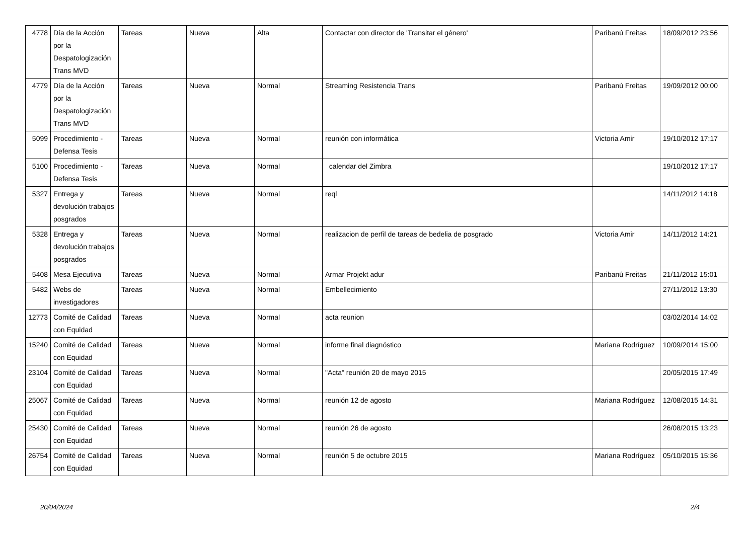| 4778 | Día de la Acción por la Despatologización Trans MVD | Tareas | Nueva | Alta | Contactar con director de 'Transitar el género' | Paribanú Freitas | 18/09/2012 23:56 |
| 4779 | Día de la Acción por la Despatologización Trans MVD | Tareas | Nueva | Normal | Streaming Resistencia Trans | Paribanú Freitas | 19/09/2012 00:00 |
| 5099 | Procedimiento - Defensa Tesis | Tareas | Nueva | Normal | reunión con informática | Victoria Amir | 19/10/2012 17:17 |
| 5100 | Procedimiento - Defensa Tesis | Tareas | Nueva | Normal | calendar del Zimbra | | 19/10/2012 17:17 |
| 5327 | Entrega y devolución trabajos posgrados | Tareas | Nueva | Normal | reql | | 14/11/2012 14:18 |
| 5328 | Entrega y devolución trabajos posgrados | Tareas | Nueva | Normal | realizacion de perfil de tareas de bedelia de posgrado | Victoria Amir | 14/11/2012 14:21 |
| 5408 | Mesa Ejecutiva | Tareas | Nueva | Normal | Armar Projekt adur | Paribanú Freitas | 21/11/2012 15:01 |
| 5482 | Webs de investigadores | Tareas | Nueva | Normal | Embellecimiento | | 27/11/2012 13:30 |
| 12773 | Comité de Calidad con Equidad | Tareas | Nueva | Normal | acta reunion | | 03/02/2014 14:02 |
| 15240 | Comité de Calidad con Equidad | Tareas | Nueva | Normal | informe final diagnóstico | Mariana Rodríguez | 10/09/2014 15:00 |
| 23104 | Comité de Calidad con Equidad | Tareas | Nueva | Normal | "Acta" reunión 20 de mayo 2015 | | 20/05/2015 17:49 |
| 25067 | Comité de Calidad con Equidad | Tareas | Nueva | Normal | reunión 12 de agosto | Mariana Rodríguez | 12/08/2015 14:31 |
| 25430 | Comité de Calidad con Equidad | Tareas | Nueva | Normal | reunión 26 de agosto | | 26/08/2015 13:23 |
| 26754 | Comité de Calidad con Equidad | Tareas | Nueva | Normal | reunión 5 de octubre 2015 | Mariana Rodríguez | 05/10/2015 15:36 |
20/04/2024 2/4